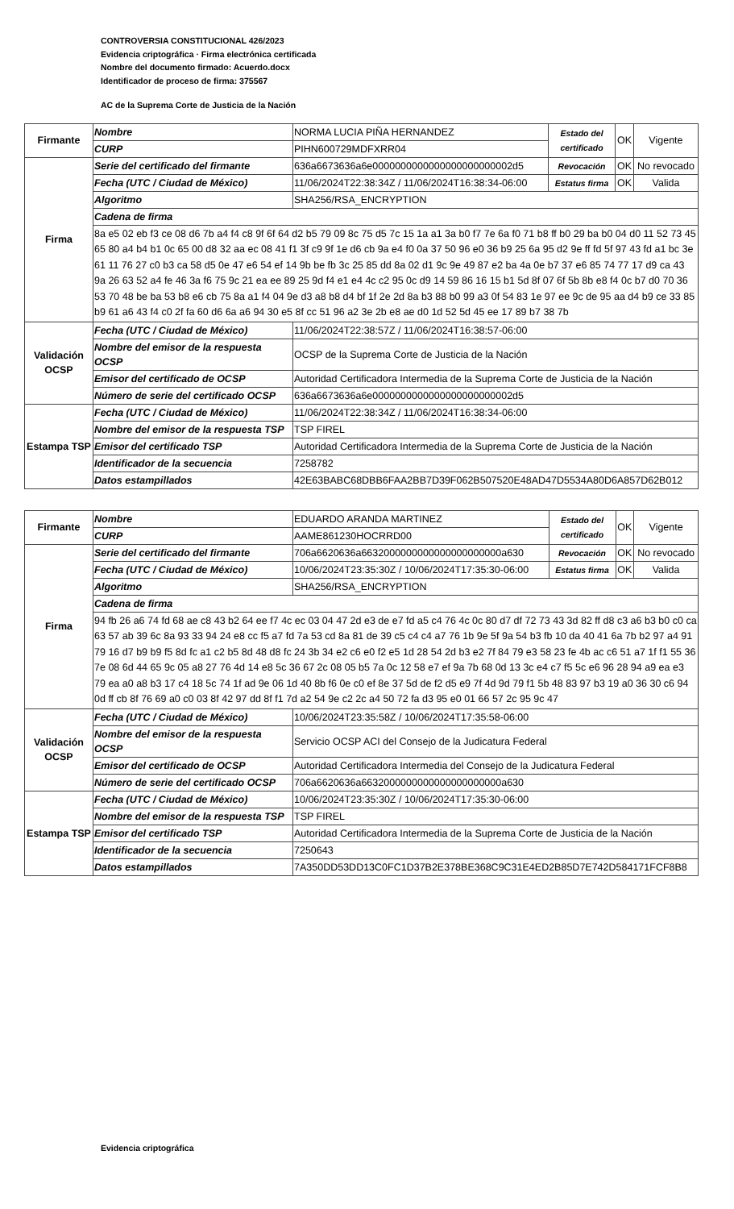CONTROVERSIA CONSTITUCIONAL 426/2023
Evidencia criptográfica · Firma electrónica certificada
Nombre del documento firmado: Acuerdo.docx
Identificador de proceso de firma: 375567
AC de la Suprema Corte de Justicia de la Nación
| Firmante | Nombre | NORMA LUCIA PIÑA HERNANDEZ | Estado del certificado | OK | Vigente |
| | CURP | PIHN600729MDFXRR04 | | | |
| Firma | Serie del certificado del firmante | 636a6673636a6e0000000000000000000000002d5 | Revocación | OK | No revocado |
| | Fecha (UTC / Ciudad de México) | 11/06/2024T22:38:34Z / 11/06/2024T16:38:34-06:00 | Estatus firma | OK | Valida |
| | Algoritmo | SHA256/RSA_ENCRYPTION | | | |
| | Cadena de firma | | | | |
| | 8a e5 02 eb f3 ce 08 d6 7b a4 f4 c8 9f 6f 64 d2 b5 79 09 8c 75 d5 7c 15 1a a1 3a b0 f7 7e 6a f0 71 b8 ff b0 29 ba b0 04 d0 11 52 73 45 65 80 a4 b4 b1 0c 65 00 d8 32 aa ec 08 41 f1 3f c9 9f 1e d6 cb 9a e4 f0 0a 37 50 96 e0 36 b9 25 6a 95 d2 9e ff fd 5f 97 43 fd a1 bc 3e 61 11 76 27 c0 b3 ca 58 d5 0e 47 e6 54 ef 14 9b be fb 3c 25 85 dd 8a 02 d1 9c 9e 49 87 e2 ba 4a 0e b7 37 e6 85 74 77 17 d9 ca 43 9a 26 63 52 a4 fe 46 3a f6 75 9c 21 ea ee 89 25 9d f4 e1 e4 4c c2 95 0c d9 14 59 86 16 15 b1 5d 8f 07 6f 5b 8b e8 f4 0c b7 d0 70 36 53 70 48 be ba 53 b8 e6 cb 75 8a a1 f4 04 9e d3 a8 b8 d4 bf 1f 2e 2d 8a b3 88 b0 99 a3 0f 54 83 1e 97 ee 9c de 95 aa d4 b9 ce 33 85 b9 61 a6 43 f4 c0 2f fa 60 d6 6a a6 94 30 e5 8f cc 51 96 a2 3e 2b e8 ae d0 1d 52 5d 45 ee 17 89 b7 38 7b | | | | |
| Validación OCSP | Fecha (UTC / Ciudad de México) | 11/06/2024T22:38:57Z / 11/06/2024T16:38:57-06:00 | | | |
| | Nombre del emisor de la respuesta OCSP | OCSP de la Suprema Corte de Justicia de la Nación | | | |
| | Emisor del certificado de OCSP | Autoridad Certificadora Intermedia de la Suprema Corte de Justicia de la Nación | | | |
| | Número de serie del certificado OCSP | 636a6673636a6e0000000000000000000000002d5 | | | |
| Estampa TSP | Fecha (UTC / Ciudad de México) | 11/06/2024T22:38:34Z / 11/06/2024T16:38:34-06:00 | | | |
| | Nombre del emisor de la respuesta TSP | TSP FIREL | | | |
| | Emisor del certificado TSP | Autoridad Certificadora Intermedia de la Suprema Corte de Justicia de la Nación | | | |
| | Identificador de la secuencia | 7258782 | | | |
| | Datos estampillados | 42E63BABC68DBB6FAA2BB7D39F062B507520E48AD47D5534A80D6A857D62B012 | | | |
| Firmante | Nombre | EDUARDO ARANDA MARTINEZ | Estado del certificado | OK | Vigente |
| | CURP | AAME861230HOCRRD00 | | | |
| Firma | Serie del certificado del firmante | 706a6620636a6632000000000000000000000a630 | Revocación | OK | No revocado |
| | Fecha (UTC / Ciudad de México) | 10/06/2024T23:35:30Z / 10/06/2024T17:35:30-06:00 | Estatus firma | OK | Valida |
| | Algoritmo | SHA256/RSA_ENCRYPTION | | | |
| | Cadena de firma | | | | |
| | 94 fb 26 a6 74 fd 68 ae c8 43 b2 64 ee f7 4c ec 03 04 47 2d e3 de e7 fd a5 c4 76 4c 0c 80 d7 df 72 73 43 3d 82 ff d8 c3 a6 b3 b0 c0 ca 63 57 ab 39 6c 8a 93 33 94 24 e8 cc f5 a7 fd 7a 53 cd 8a 81 de 39 c5 c4 c4 a7 76 1b 9e 5f 9a 54 b3 fb 10 da 40 41 6a 7b b2 97 a4 91 79 16 d7 b9 b9 f5 8d fc a1 c2 b5 8d 48 d8 fc 24 3b 34 e2 c6 e0 f2 e5 1d 28 54 2d b3 e2 7f 84 79 e3 58 23 fe 4b ac c6 51 a7 1f f1 55 36 7e 08 6d 44 65 9c 05 a8 27 76 4d 14 e8 5c 36 67 2c 08 05 b5 7a 0c 12 58 e7 ef 9a 7b 68 0d 13 3c e4 c7 f5 5c e6 96 28 94 a9 ea e3 79 ea a0 a8 b3 17 c4 18 5c 74 1f ad 9e 06 1d 40 8b f6 0e c0 ef 8e 37 5d de f2 d5 e9 7f 4d 9d 79 f1 5b 48 83 97 b3 19 a0 36 30 c6 94 0d ff cb 8f 76 69 a0 c0 03 8f 42 97 dd 8f f1 7d a2 54 9e c2 2c a4 50 72 fa d3 95 e0 01 66 57 2c 95 9c 47 | | | | |
| Validación OCSP | Fecha (UTC / Ciudad de México) | 10/06/2024T23:35:58Z / 10/06/2024T17:35:58-06:00 | | | |
| | Nombre del emisor de la respuesta OCSP | Servicio OCSP ACI del Consejo de la Judicatura Federal | | | |
| | Emisor del certificado de OCSP | Autoridad Certificadora Intermedia del Consejo de la Judicatura Federal | | | |
| | Número de serie del certificado OCSP | 706a6620636a6632000000000000000000000a630 | | | |
| Estampa TSP | Fecha (UTC / Ciudad de México) | 10/06/2024T23:35:30Z / 10/06/2024T17:35:30-06:00 | | | |
| | Nombre del emisor de la respuesta TSP | TSP FIREL | | | |
| | Emisor del certificado TSP | Autoridad Certificadora Intermedia de la Suprema Corte de Justicia de la Nación | | | |
| | Identificador de la secuencia | 7250643 | | | |
| | Datos estampillados | 7A350DD53DD13C0FC1D37B2E378BE368C9C31E4ED2B85D7E742D584171FCF8B8 | | | |
Evidencia criptográfica